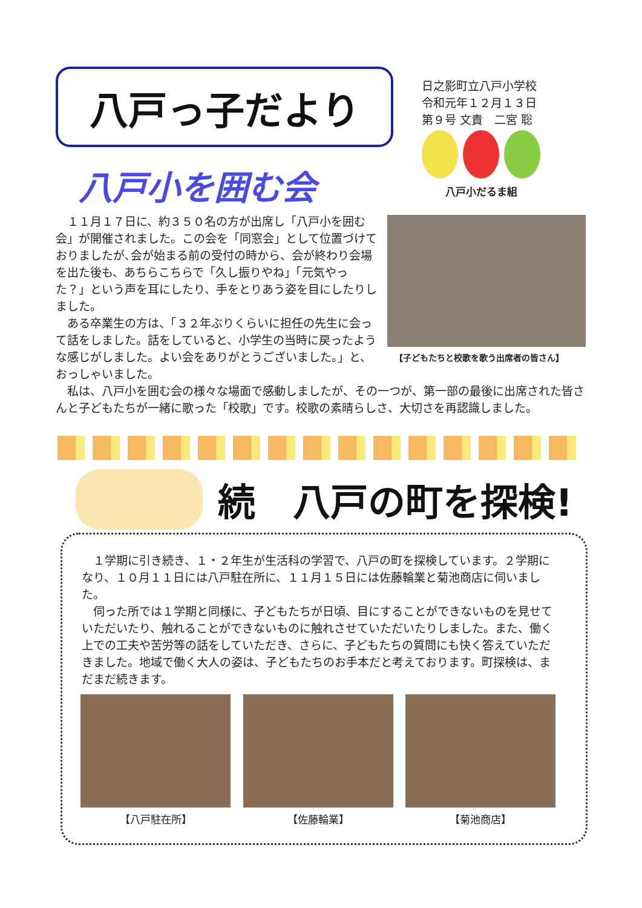八戸っ子だより
日之影町立八戸小学校
令和元年１２月１３日
第９号 文責　二宮 聡
八戸小だるま組
八戸小を囲む会
　１１月１７日に、約３５０名の方が出席し「八戸小を囲む会」が開催されました。この会を「同窓会」として位置づけておりましたが､会が始まる前の受付の時から、会が終わり会場を出た後も、あちらこちらで「久し振りやね」「元気やった？」という声を耳にしたり、手をとりあう姿を目にしたりしました。
　ある卒業生の方は、「３２年ぶりくらいに担任の先生に会って話をしました。話をしていると、小学生の当時に戻ったような感じがしました。よい会をありがとうございました。」と、おっしゃいました。
【子どもたちと校歌を歌う出席者の皆さん】
　私は、八戸小を囲む会の様々な場面で感動しましたが、その一つが、第一部の最後に出席された皆さんと子どもたちが一緒に歌った「校歌」です。校歌の素晴らしさ、大切さを再認識しました。
続　八戸の町を探検!
　１学期に引き続き、１・２年生が生活科の学習で、八戸の町を探検しています。２学期になり、１０月１１日には八戸駐在所に、１１月１５日には佐藤輪業と菊池商店に伺いました。
　伺った所では１学期と同様に、子どもたちが日頃、目にすることができないものを見せていただいたり、触れることができないものに触れさせていただいたりしました。また、働く上での工夫や苦労等の話をしていただき、さらに、子どもたちの質問にも快く答えていただきました。地域で働く大人の姿は、子どもたちのお手本だと考えております。町探検は、まだまだ続きます。
【八戸駐在所】 【佐藤輪業】 【菊池商店】